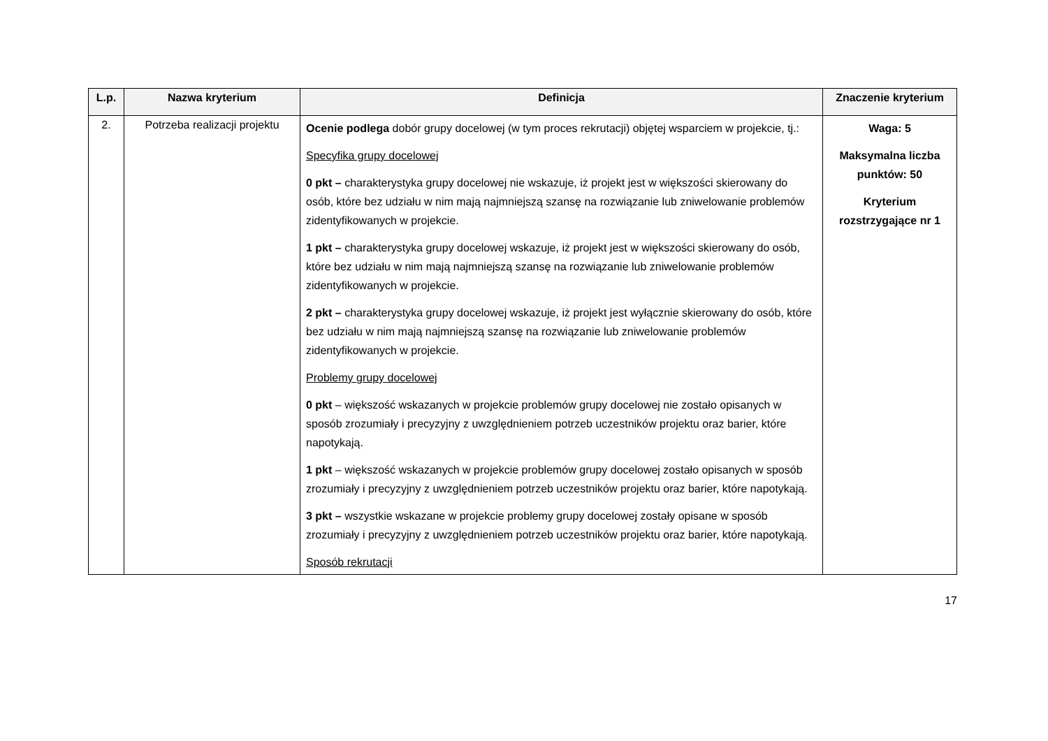| L.p. | Nazwa kryterium | Definicja | Znaczenie kryterium |
| --- | --- | --- | --- |
| 2. | Potrzeba realizacji projektu | Ocenie podlega dobór grupy docelowej (w tym proces rekrutacji) objętej wsparciem w projekcie, tj.: Specyfika grupy docelowej 0 pkt – charakterystyka grupy docelowej nie wskazuje, iż projekt jest w większości skierowany do osób, które bez udziału w nim mają najmniejszą szansę na rozwiązanie lub zniwelowanie problemów zidentyfikowanych w projekcie. 1 pkt – charakterystyka grupy docelowej wskazuje, iż projekt jest w większości skierowany do osób, które bez udziału w nim mają najmniejszą szansę na rozwiązanie lub zniwelowanie problemów zidentyfikowanych w projekcie. 2 pkt – charakterystyka grupy docelowej wskazuje, iż projekt jest wyłącznie skierowany do osób, które bez udziału w nim mają najmniejszą szansę na rozwiązanie lub zniwelowanie problemów zidentyfikowanych w projekcie. Problemy grupy docelowej 0 pkt – większość wskazanych w projekcie problemów grupy docelowej nie zostało opisanych w sposób zrozumiały i precyzyjny z uwzględnieniem potrzeb uczestników projektu oraz barier, które napotykają. 1 pkt – większość wskazanych w projekcie problemów grupy docelowej zostało opisanych w sposób zrozumiały i precyzyjny z uwzględnieniem potrzeb uczestników projektu oraz barier, które napotykają. 3 pkt – wszystkie wskazane w projekcie problemy grupy docelowej zostały opisane w sposób zrozumiały i precyzyjny z uwzględnieniem potrzeb uczestników projektu oraz barier, które napotykają. Sposób rekrutacji | Waga: 5 Maksymalna liczba punktów: 50 Kryterium rozstrzygające nr 1 |
17